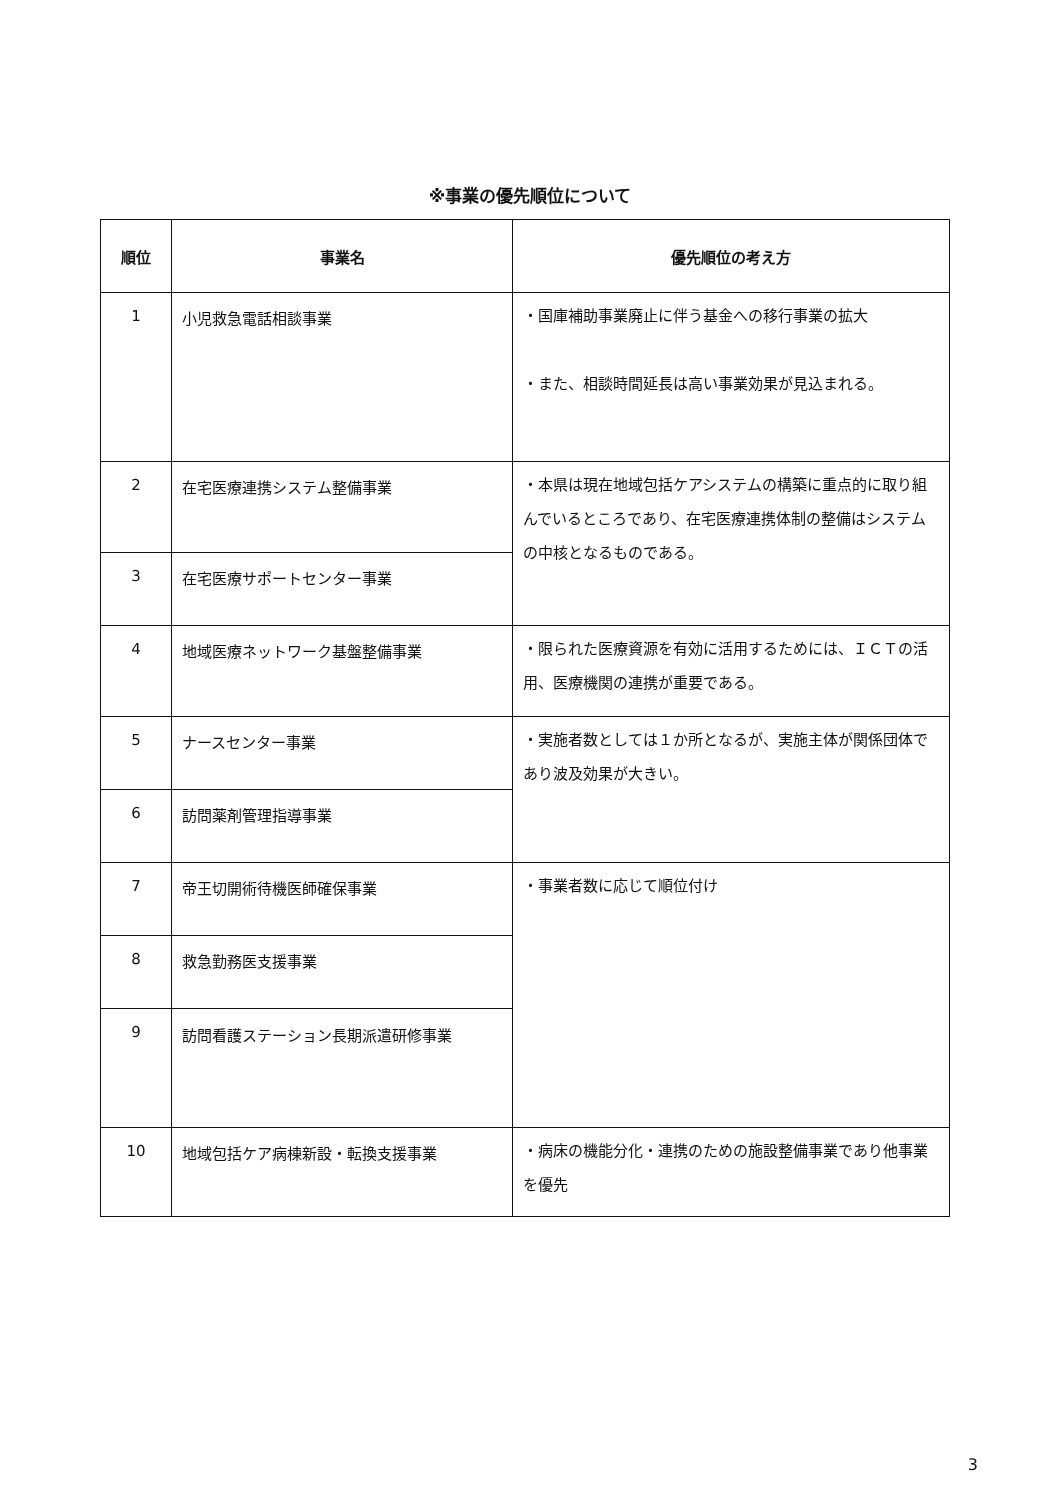※事業の優先順位について
| 順位 | 事業名 | 優先順位の考え方 |
| --- | --- | --- |
| 1 | 小児救急電話相談事業 | ・国庫補助事業廃止に伴う基金への移行事業の拡大 ・また、相談時間延長は高い事業効果が見込まれる。 |
| 2 | 在宅医療連携システム整備事業 | ・本県は現在地域包括ケアシステムの構築に重点的に取り組んでいるところであり、在宅医療連携体制の整備はシステムの中核となるものである。 |
| 3 | 在宅医療サポートセンター事業 | |
| 4 | 地域医療ネットワーク基盤整備事業 | ・限られた医療資源を有効に活用するためには、ＩＣＴの活用、医療機関の連携が重要である。 |
| 5 | ナースセンター事業 | ・実施者数としては１か所となるが、実施主体が関係団体であり波及効果が大きい。 |
| 6 | 訪問薬剤管理指導事業 | |
| 7 | 帝王切開術待機医師確保事業 | ・事業者数に応じて順位付け |
| 8 | 救急勤務医支援事業 | |
| 9 | 訪問看護ステーション長期派遣研修事業 | |
| 10 | 地域包括ケア病棟新設・転換支援事業 | ・病床の機能分化・連携のための施設整備事業であり他事業を優先 |
3